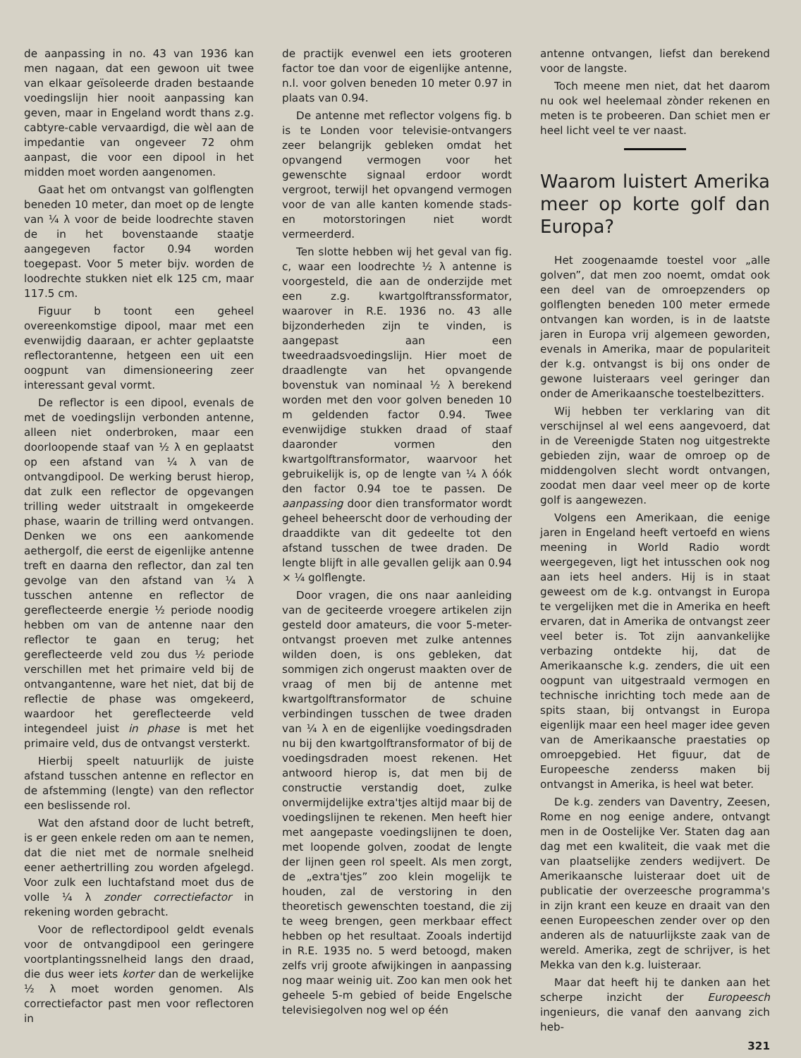de aanpassing in no. 43 van 1936 kan men nagaan, dat een gewoon uit twee van elkaar geïsoleerde draden bestaande voedingslijn hier nooit aanpassing kan geven, maar in Engeland wordt thans z.g. cabtyre-cable vervaardigd, die wèl aan de impedantie van ongeveer 72 ohm aanpast, die voor een dipool in het midden moet worden aangenomen.
Gaat het om ontvangst van golflengten beneden 10 meter, dan moet op de lengte van ¼ λ voor de beide loodrechte staven de in het bovenstaande staatje aangegeven factor 0.94 worden toegepast. Voor 5 meter bijv. worden de loodrechte stukken niet elk 125 cm, maar 117.5 cm.
Figuur b toont een geheel overeenkomstige dipool, maar met een evenwijdig daaraan, er achter geplaatste reflectorantenne, hetgeen een uit een oogpunt van dimensioneering zeer interessant geval vormt.
De reflector is een dipool, evenals de met de voedingslijn verbonden antenne, alleen niet onderbroken, maar een doorloopende staaf van ½ λ en geplaatst op een afstand van ¼ λ van de ontvangdipool. De werking berust hierop, dat zulk een reflector de opgevangen trilling weder uitstraalt in omgekeerde phase, waarin de trilling werd ontvangen. Denken we ons een aankomende aethergolf, die eerst de eigenlijke antenne treft en daarna den reflector, dan zal ten gevolge van den afstand van ¼ λ tusschen antenne en reflector de gereflecteerde energie ½ periode noodig hebben om van de antenne naar den reflector te gaan en terug; het gereflecteerde veld zou dus ½ periode verschillen met het primaire veld bij de ontvangantenne, ware het niet, dat bij de reflectie de phase was omgekeerd, waardoor het gereflecteerde veld integendeel juist in phase is met het primaire veld, dus de ontvangst versterkt.
Hierbij speelt natuurlijk de juiste afstand tusschen antenne en reflector en de afstemming (lengte) van den reflector een beslissende rol.
Wat den afstand door de lucht betreft, is er geen enkele reden om aan te nemen, dat die niet met de normale snelheid eener aethertrilling zou worden afgelegd. Voor zulk een luchtafstand moet dus de volle ¼ λ zonder correctiefactor in rekening worden gebracht.
Voor de reflectordipool geldt evenals voor de ontvangdipool een geringere voortplantingssnelheid langs den draad, die dus weer iets korter dan de werkelijke ½ λ moet worden genomen. Als correctiefactor past men voor reflectoren in
de practijk evenwel een iets grooteren factor toe dan voor de eigenlijke antenne, n.l. voor golven beneden 10 meter 0.97 in plaats van 0.94.
De antenne met reflector volgens fig. b is te Londen voor televisie-ontvangers zeer belangrijk gebleken omdat het opvangend vermogen voor het gewenschte signaal erdoor wordt vergroot, terwijl het opvangend vermogen voor de van alle kanten komende stads- en motorstoringen niet wordt vermeerderd.
Ten slotte hebben wij het geval van fig. c, waar een loodrechte ½ λ antenne is voorgesteld, die aan de onderzijde met een z.g. kwartgolftranssformator, waarover in R.E. 1936 no. 43 alle bijzonderheden zijn te vinden, is aangepast aan een tweedraadsvoedingslijn. Hier moet de draadlengte van het opvangende bovenstuk van nominaal ½ λ berekend worden met den voor golven beneden 10 m geldenden factor 0.94. Twee evenwijdige stukken draad of staaf daaronder vormen den kwartgolftransformator, waarvoor het gebruikelijk is, op de lengte van ¼ λ óók den factor 0.94 toe te passen. De aanpassing door dien transformator wordt geheel beheerscht door de verhouding der draaddikte van dit gedeelte tot den afstand tusschen de twee draden. De lengte blijft in alle gevallen gelijk aan 0.94 × ¼ golflengte.
Door vragen, die ons naar aanleiding van de geciteerde vroegere artikelen zijn gesteld door amateurs, die voor 5-meter-ontvangst proeven met zulke antennes wilden doen, is ons gebleken, dat sommigen zich ongerust maakten over de vraag of men bij de antenne met kwartgolftransformator de schuine verbindingen tusschen de twee draden van ¼ λ en de eigenlijke voedingsdraden nu bij den kwartgolftransformator of bij de voedingsdraden moest rekenen. Het antwoord hierop is, dat men bij de constructie verstandig doet, zulke onvermijdelijke extra'tjes altijd maar bij de voedingslijnen te rekenen. Men heeft hier met aangepaste voedingslijnen te doen, met loopende golven, zoodat de lengte der lijnen geen rol speelt. Als men zorgt, de „extra'tjes” zoo klein mogelijk te houden, zal de verstoring in den theoretisch gewenschten toestand, die zij te weeg brengen, geen merkbaar effect hebben op het resultaat. Zooals indertijd in R.E. 1935 no. 5 werd betoogd, maken zelfs vrij groote afwijkingen in aanpassing nog maar weinig uit. Zoo kan men ook het geheele 5-m gebied of beide Engelsche televisiegolven nog wel op één
antenne ontvangen, liefst dan berekend voor de langste.
Toch meene men niet, dat het daarom nu ook wel heelemaal zònder rekenen en meten is te probeeren. Dan schiet men er heel licht veel te ver naast.
Waarom luistert Amerika meer op korte golf dan Europa?
Het zoogenaamde toestel voor „alle golven”, dat men zoo noemt, omdat ook een deel van de omroepzenders op golflengten beneden 100 meter ermede ontvangen kan worden, is in de laatste jaren in Europa vrij algemeen geworden, evenals in Amerika, maar de populariteit der k.g. ontvangst is bij ons onder de gewone luisteraars veel geringer dan onder de Amerikaansche toestelbezitters.
Wij hebben ter verklaring van dit verschijnsel al wel eens aangevoerd, dat in de Vereenigde Staten nog uitgestrekte gebieden zijn, waar de omroep op de middengolven slecht wordt ontvangen, zoodat men daar veel meer op de korte golf is aangewezen.
Volgens een Amerikaan, die eenige jaren in Engeland heeft vertoefd en wiens meening in World Radio wordt weergegeven, ligt het intusschen ook nog aan iets heel anders. Hij is in staat geweest om de k.g. ontvangst in Europa te vergelijken met die in Amerika en heeft ervaren, dat in Amerika de ontvangst zeer veel beter is. Tot zijn aanvankelijke verbazing ontdekte hij, dat de Amerikaansche k.g. zenders, die uit een oogpunt van uitgestraald vermogen en technische inrichting toch mede aan de spits staan, bij ontvangst in Europa eigenlijk maar een heel mager idee geven van de Amerikaansche praestaties op omroepgebied. Het figuur, dat de Europeesche zenderss maken bij ontvangst in Amerika, is heel wat beter.
De k.g. zenders van Daventry, Zeesen, Rome en nog eenige andere, ontvangt men in de Oostelijke Ver. Staten dag aan dag met een kwaliteit, die vaak met die van plaatselijke zenders wedijvert. De Amerikaansche luisteraar doet uit de publicatie der overzeesche programma's in zijn krant een keuze en draait van den eenen Europeeschen zender over op den anderen als de natuurlijkste zaak van de wereld. Amerika, zegt de schrijver, is het Mekka van den k.g. luisteraar.
Maar dat heeft hij te danken aan het scherpe inzicht der Europeesch ingenieurs, die vanaf den aanvang zich heb-
321